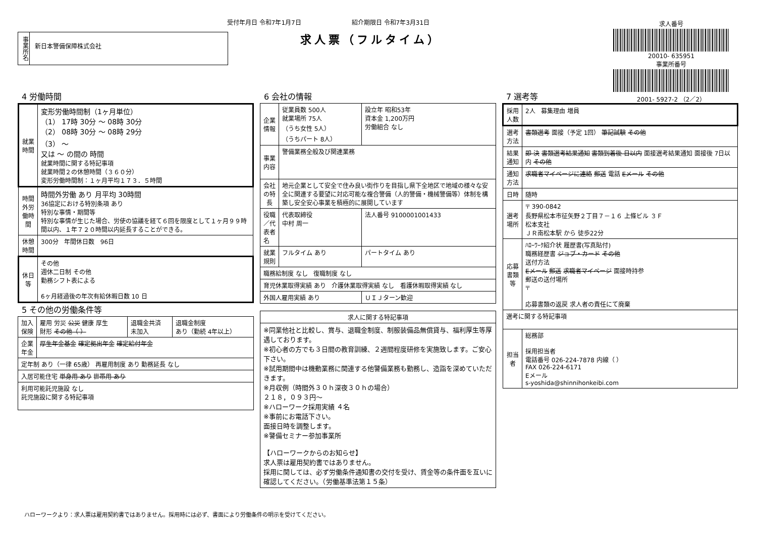受付年月日 令和7年1月7日 紹介期限日 令和7年3月31日
求人票（フルタイム）
事業所名
新日本警備保障株式会社
求人番号
20010- 635951
事業所番号
2001- 5927-2 （2／2）
4 労働時間
| 就業時間 | 変形労働時間制（1ヶ月単位） （1） 17時 30分 ～ 08時 30分 （2） 08時 30分 ～ 08時 29分 （3） ～ 又は ～ の間の 時間 就業時間に関する特記事項 就業時間２の休憩時間（３６０分） 変形労働時間制：１ヶ月平均１７３．５時間 |
| 時間外労働時間 | 時間外労働 あり 月平均 30時間 36協定における特別条項 あり 特別な事情・期間等 特別な事情が生じた場合、労使の協議を経て６回を限度として１ヶ月９９時間以内、１年７２０時間以内延長することができる。 |
| 休憩時間 | 300分 年間休日数 96日 |
| 休日等 | その他 週休二日制 その他 勤務シフト表による 6ヶ月経過後の年次有給休暇日数 10 日 |
5 その他の労働条件等
| 加入保険 | 雇用 労災 公災 健康 厚生 財形 その他（ ） | 退職金共済 未加入 | 退職金制度 あり（勤続 4年以上） |
| 企業年金 | 厚生年金基金 確定拠出年金 確定給付年金 | | |
| 定年制 あり（一律 65歳） 再雇用制度 あり 勤務延長 なし | | | |
| 入居可能住宅 単身用 あり 世帯用 あり | | | |
| 利用可能託児施設 なし 託児施設に関する特記事項 | | | |
6 会社の情報
| 企業情報 | 従業員数 500人 就業場所 75人 （うち女性 5人） （うちパート 8人） | 設立年 昭和53年 資本金 1,200万円 労働組合 なし |
| 事業内容 | 警備業務全般及び関連業務 | |
| 会社の特長 | 地元企業として安全で住み良い街作りを目指し県下全地区で地域の様々な安全に関連する要望に対応可能な複合警備（人的警備・機械警備等）体制を構築し安全安心事業を積極的に展開しています | |
| 役職／代表者名 | 代表取締役 中村 周一 | 法人番号 9100001001433 |
| 就業規則 | フルタイム あり | パートタイム あり |
| 職務給制度 なし 復職制度 なし | | |
| 育児休業取得実績 あり 介護休業取得実績 なし 看護休暇取得実績 なし | | |
| 外国人雇用実績 あり | | ＵＩＪターン歓迎 |
| 求人に関する特記事項 |
| --- |
| ※同業他社と比較し、賞与、退職金制度、制服装備品無償貸与、福利厚生等厚遇しております。 ※初心者の方でも３日間の教育訓練、２週間程度研修を実施致します。ご安心下さい。 ※試用期間中は機動業務に関連する他警備業務も勤務し、造詣を深めていただきます。 ※月収例（時間外３０ｈ深夜３０ｈの場合） ２１８，０９３円～ ※ハローワーク採用実績 ４名 ※事前にお電話下さい。 面接日時を調整します。 ※警備セミナー参加事業所 【ハローワークからのお知らせ】 求人票は雇用契約書ではありません。 採用に関しては、必ず労働条件通知書の交付を受け、賃金等の条件面を互いに確認してください。（労働基準法第１５条） |
7 選考等
| 採用人数 | 2人 募集理由 増員 |
| 選考方法 | 書類選考 面接（予定 1回） 筆記試験 その他 |
| 結果通知 | 即 決 書類選考結果通知 書類到着後 日以内 面接選考結果通知 面接後 7日以内 その他 |
| 通知方法 | 求職者マイページに連絡 郵送 電話 Eメール その他 |
| 日時 | 随時 |
| 選考場所 | 〒 390-0842 長野県松本市征矢野２丁目７－１６ 上條ビル ３Ｆ 松本支社 ＪＲ南松本駅 から 徒歩22分 |
| 応募書類等 | ﾊﾛｰﾜｰｸ紹介状 履歴書(写真貼付) 職務経歴書 ジョブ・カード その他 送付方法 Eメール 郵送 求職者マイページ 面接時持参 郵送の送付場所 〒 応募書類の返戻 求人者の責任にて廃棄 |
| 選考に関する特記事項 | |
| 担当者 | 総務部 採用担当者 電話番号 026-224-7878 内線（ ） FAX 026-224-6171 Eメール s-yoshida@shinnihonkeibi.com |
ハローワークより：求人票は雇用契約書ではありません。採用時には必ず、書面により労働条件の明示を受けてください。